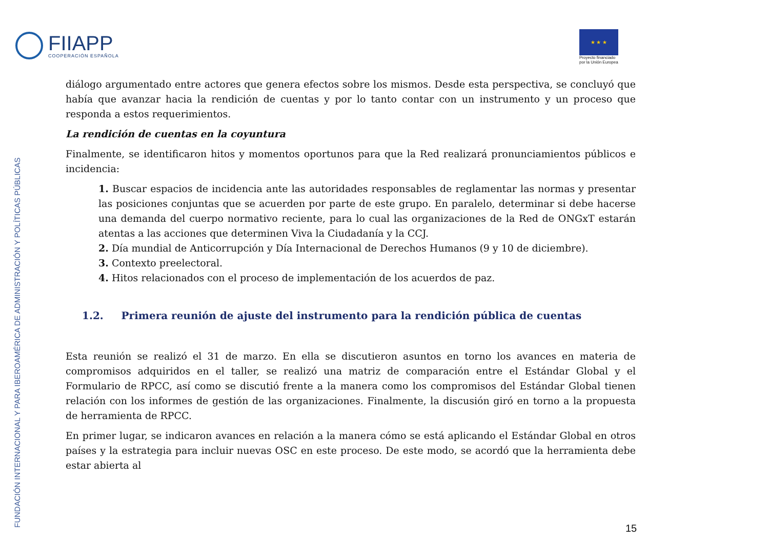FIIAPP
COOPERACIÓN ESPAÑOLA
★ ★ ★
Proyecto financiado
por la Unión Europea
FUNDACIÓN INTERNACIONAL Y PARA IBEROAMÉRICA DE ADMINISTRACIÓN Y POLÍTICAS PÚBLICAS
diálogo argumentado entre actores que genera efectos sobre los mismos. Desde esta perspectiva, se concluyó que había que avanzar hacia la rendición de cuentas y por lo tanto contar con un instrumento y un proceso que responda a estos requerimientos.
La rendición de cuentas en la coyuntura
Finalmente, se identificaron hitos y momentos oportunos para que la Red realizará pronunciamientos públicos e incidencia:
1. Buscar espacios de incidencia ante las autoridades responsables de reglamentar las normas y presentar las posiciones conjuntas que se acuerden por parte de este grupo. En paralelo, determinar si debe hacerse una demanda del cuerpo normativo reciente, para lo cual las organizaciones de la Red de ONGxT estarán atentas a las acciones que determinen Viva la Ciudadanía y la CCJ.
2. Día mundial de Anticorrupción y Día Internacional de Derechos Humanos (9 y 10 de diciembre).
3. Contexto preelectoral.
4. Hitos relacionados con el proceso de implementación de los acuerdos de paz.
1.2. Primera reunión de ajuste del instrumento para la rendición pública de cuentas
Esta reunión se realizó el 31 de marzo. En ella se discutieron asuntos en torno los avances en materia de compromisos adquiridos en el taller, se realizó una matriz de comparación entre el Estándar Global y el Formulario de RPCC, así como se discutió frente a la manera como los compromisos del Estándar Global tienen relación con los informes de gestión de las organizaciones. Finalmente, la discusión giró en torno a la propuesta de herramienta de RPCC.
En primer lugar, se indicaron avances en relación a la manera cómo se está aplicando el Estándar Global en otros países y la estrategia para incluir nuevas OSC en este proceso. De este modo, se acordó que la herramienta debe estar abierta al
15